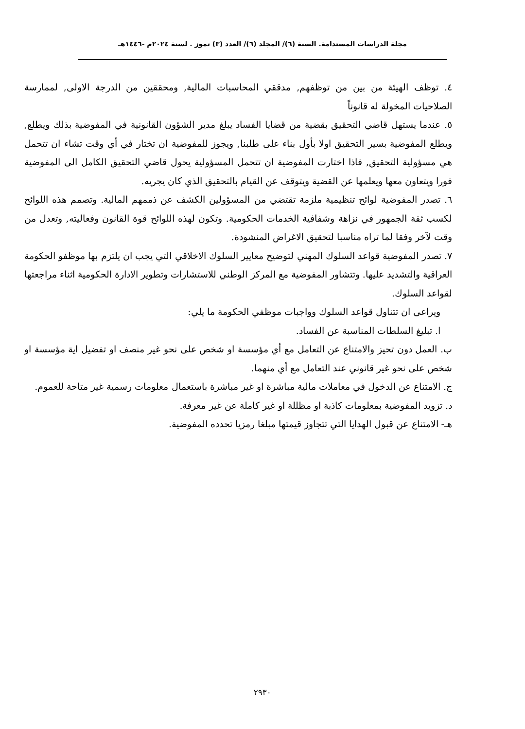مجلة الدراسات المستدامة. السنة (٦)/ المجلد (٦)/ العدد (٣) تموز . لسنة ٢٠٢٤م -١٤٤٦هـ
٤. توظف الهيئة من بين من توظفهم, مدققي المحاسبات المالية, ومحققين من الدرجة الاولى, لممارسة الصلاحيات المخولة له قانوناً
٥. عندما يستهل قاضي التحقيق بقضية من قضايا الفساد يبلغ مدير الشؤون القانونية في المفوضية بذلك ويطلع, ويطلع المفوضية بسير التحقيق اولا بأول بناء على طلبنا, ويجوز للمفوضية ان تختار في أي وقت تشاء ان تتحمل هي مسؤولية التحقيق, فاذا اختارت المفوضية ان تتحمل المسؤولية يحول قاضي التحقيق الكامل الى المفوضية فورا ويتعاون معها ويعلمها عن القضية ويتوقف عن القيام بالتحقيق الذي كان يجريه.
٦. تصدر المفوضية لوائح تنظيمية ملزمة تقتضي من المسؤولين الكشف عن ذممهم المالية. وتصمم هذه اللوائح لكسب ثقة الجمهور في نزاهة وشفافية الخدمات الحكومية. وتكون لهذه اللوائح قوة القانون وفعاليته, وتعدل من وقت لآخر وفقا لما تراه مناسبا لتحقيق الاغراض المنشودة.
٧. تصدر المفوضية قواعد السلوك المهني لتوضيح معايير السلوك الاخلاقي التي يجب ان يلتزم بها موظفو الحكومة العراقية والتشديد عليها. وتتشاور المفوضية مع المركز الوطني للاستشارات وتطوير الادارة الحكومية اثناء مراجعتها لقواعد السلوك.
ويراعى ان تتناول قواعد السلوك وواجبات موظفي الحكومة ما يلي:
ا. تبليغ السلطات المناسبة عن الفساد.
ب. العمل دون تحيز والامتناع عن التعامل مع أي مؤسسة او شخص على نحو غير منصف او تفضيل اية مؤسسة او شخص على نحو غير قانوني عند التعامل مع أي منهما.
ج. الامتناع عن الدخول في معاملات مالية مباشرة او غير مباشرة باستعمال معلومات رسمية غير متاحة للعموم.
د. تزويد المفوضية بمعلومات كاذبة او مظللة او غير كاملة عن غير معرفة.
هـ- الامتناع عن قبول الهدايا التي تتجاوز قيمتها مبلغا رمزيا تحدده المفوضية.
٢٩٣٠